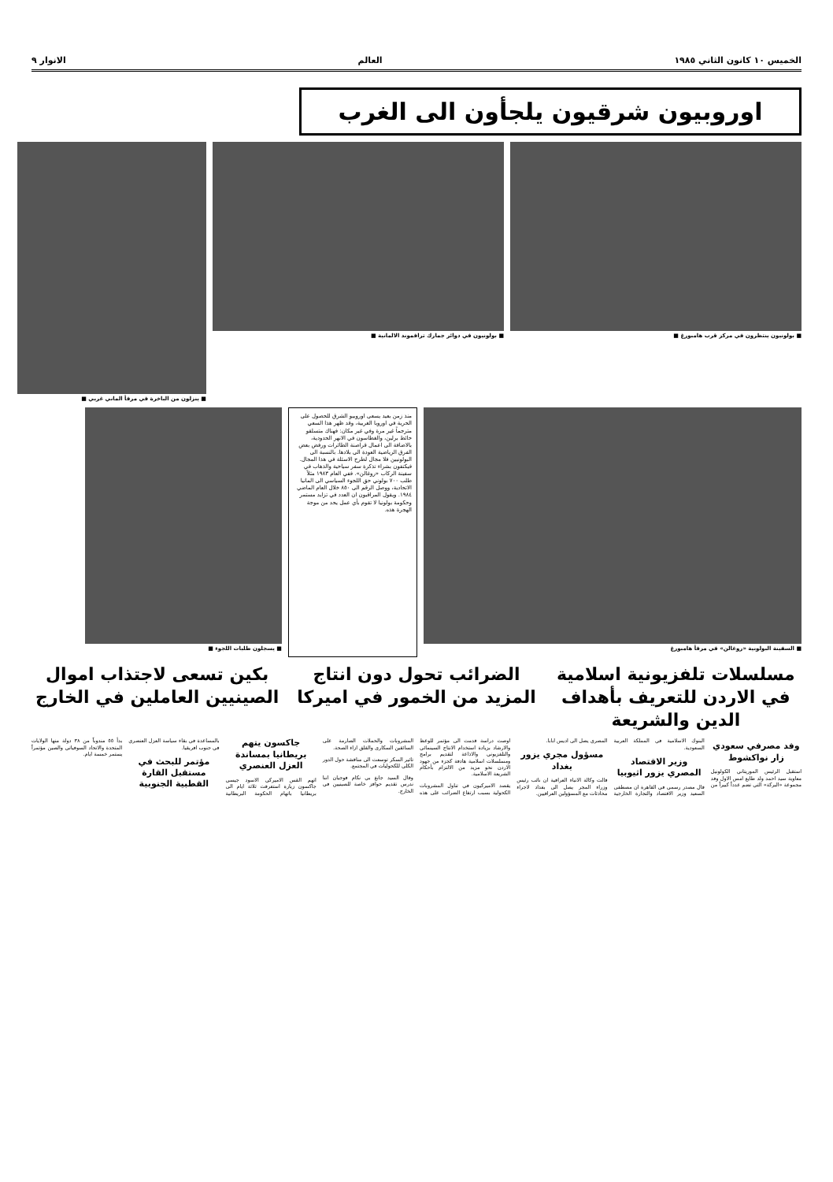الخميس ١٠ كانون الثاني ١٩٨٥ العالم الانوار ٩
اوروبيون شرقيون يلجأون الى الغرب
■ بولونيون ينتظرون في مركز قرب هامبورغ ■
■ بولونيون في دوائر جمارك ترافموند الالمانية ■
■ ينزلون من الباخرة في مرفأ الماني غربي ■
■ السفينة البولونية «روغالن» في مرفأ هامبورغ
منذ زمن بعيد يسعى اوروبيو الشرق للحصول على الحرية في اوروبا الغربية، وقد ظهر هذا السعي مترجماً غير مرة وفي غير مكان: فهناك متسلقو حائط برلين، والغطاسون في الانهر الحدودية، بالاضافة الى اعمال قراصنة الطائرات ورفض بعض الفرق الرياضية العودة الى بلادها. بالنسبة الى البولونيين فلا مجال لطرح الاسئلة في هذا المجال. فيكتفون بشراء تذكرة سفر سياحية والذهاب في سفينة الركاب «روغالن». ففي العام ١٩٨٣ مثلاً طلب ٧٠٠ بولوني حق اللجوء السياسي الى المانيا الاتحادية، ووصل الرقم الى ٨٥٠ خلال العام الماضي ١٩٨٤. ويقول المراقبون ان العدد في تزايد مستمر وحكومة بولونيا لا تقوم بأي عمل يحد من موجة الهجرة هذه.
■ يسجلون طلبات اللجوء ■
مسلسلات تلفزيونية اسلامية في الاردن للتعريف بأهداف الدين والشريعة
الضرائب تحول دون انتاج المزيد من الخمور في اميركا
بكين تسعى لاجتذاب اموال الصينيين العاملين في الخارج
وفد مصرفي سعودي زار نواكشوط
استقبل الرئيس الموريتاني الكولونيل معاوية سيد احمد ولد طايع امس الاول وفد مجموعة «البركة» التي تضم عدداً كبيراً من البنوك الاسلامية في المملكة العربية السعودية.
وزير الاقتصاد المصري يزور اثيوبيا
قال مصدر رسمي في القاهرة ان مصطفى السعيد وزير الاقتصاد والتجارة الخارجية المصري يصل الى اديس ابابا.
مسؤول مجري يزور بغداد
قالت وكالة الانباء العراقية ان نائب رئيس وزراء المجر يصل الى بغداد لاجراء محادثات مع المسؤولين العراقيين.
اوصت دراسة قدمت الى مؤتمر للوعظ والارشاد بزيادة استخدام الانتاج السينمائي والتلفزيوني والاذاعة لتقديم برامج ومسلسلات اسلامية هادفة كجزء من جهود الاردن نحو مزيد من الالتزام بأحكام الشريعة الاسلامية.
يقصد الاميركيون في تناول المشروبات الكحولية بسبب ارتفاع الضرائب على هذه المشروبات والحملات الصارمة على السائقين السكارى والقلق ازاء الصحة.
تاثير السكر توسعت الى مناقشة حول الدور الكلي للكحوليات في المجتمع.
وقال السيد جانغ بي نكام فوجيان اننا ندرس تقديم حوافز خاصة للصينيين في الخارج.
جاكسون يتهم بريطانيا بمساندة العزل العنصري
اتهم القس الاميركي الاسود جيسي جاكسون زيارة استغرقت ثلاثة ايام الى بريطانيا باتهام الحكومة البريطانية بالمساعدة في بقاء سياسة العزل العنصري في جنوب افريقيا.
مؤتمر للبحث في مستقبل القارة القطبية الجنوبية
بدأ ٥٥ مندوباً من ٣٨ دولة منها الولايات المتحدة والاتحاد السوفياتي والصين مؤتمراً يستمر خمسة ايام.